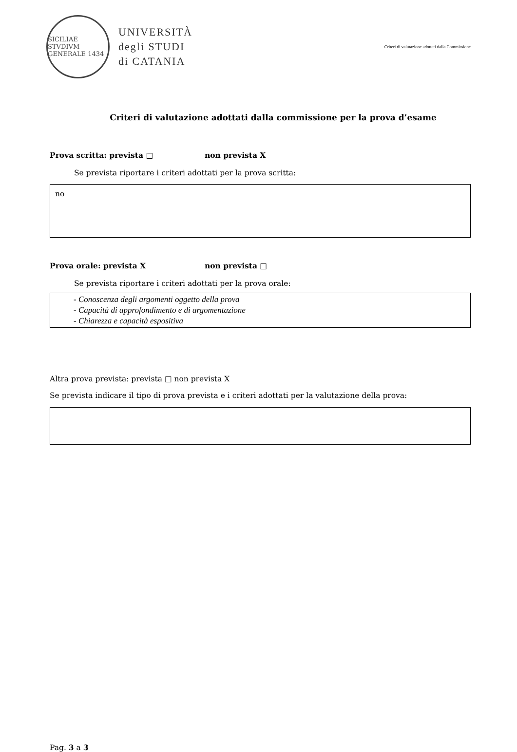SICILIAE STVDIVM GENERALE 1434
UNIVERSITÀ
degli STUDI
di CATANIA
Criteri di valutazione adottati dalla Commissione
Criteri di valutazione adottati dalla commissione per la prova d’esame
Prova scritta: prevista □ non prevista X
Se prevista riportare i criteri adottati per la prova scritta:
no
Prova orale: prevista X non prevista □
Se prevista riportare i criteri adottati per la prova orale:
- Conoscenza degli argomenti oggetto della prova
- Capacità di approfondimento e di argomentazione
- Chiarezza e capacità espositiva
Altra prova prevista: prevista □ non prevista X
Se prevista indicare il tipo di prova prevista e i criteri adottati per la valutazione della prova:
Pag. 3 a 3